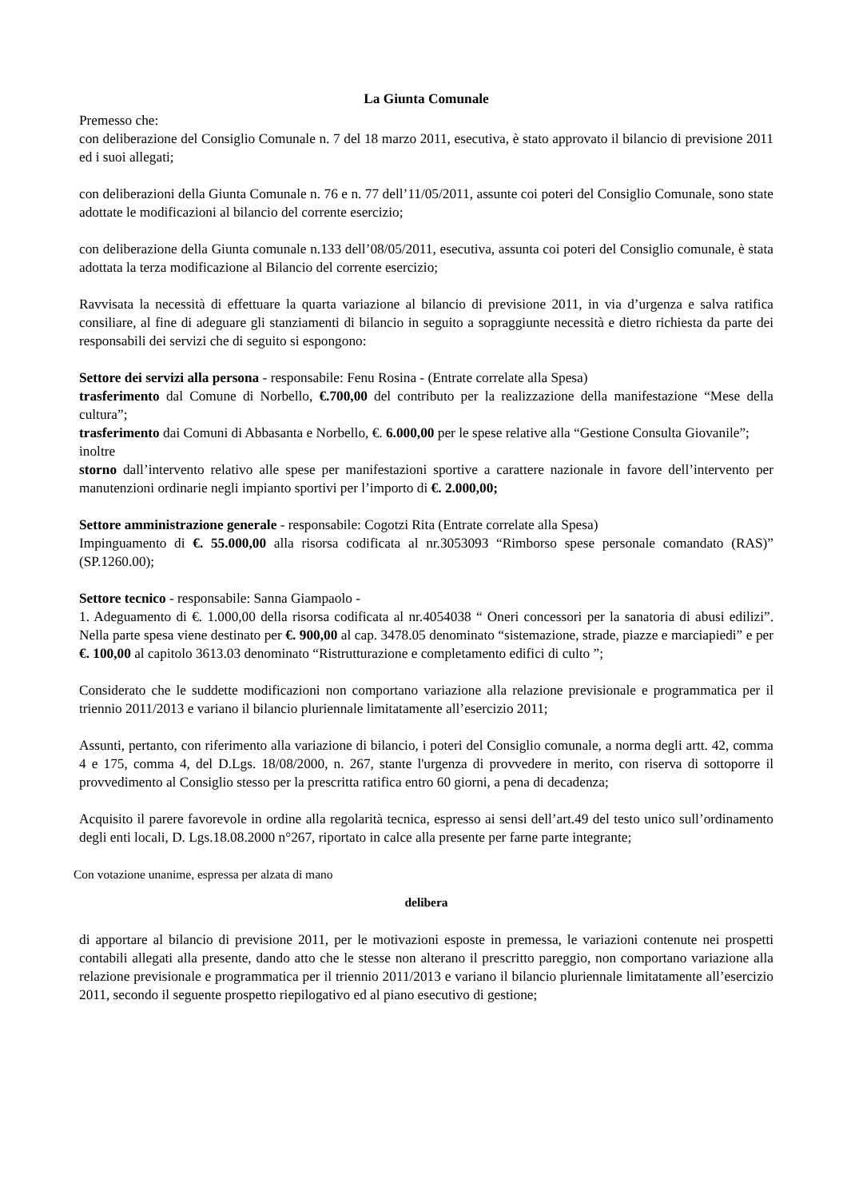La Giunta Comunale
Premesso che:
con deliberazione del Consiglio Comunale n. 7 del 18 marzo 2011, esecutiva, è stato approvato il bilancio di previsione 2011 ed i suoi allegati;
con deliberazioni della Giunta Comunale n. 76 e n. 77 dell’11/05/2011, assunte coi poteri del Consiglio Comunale, sono state adottate le modificazioni al bilancio del corrente esercizio;
con deliberazione della Giunta comunale n.133 dell’08/05/2011, esecutiva, assunta coi poteri del Consiglio comunale, è stata adottata la terza modificazione al Bilancio del corrente esercizio;
Ravvisata la necessità di effettuare la quarta variazione al bilancio di previsione 2011, in via d’urgenza e salva ratifica consiliare, al fine di adeguare gli stanziamenti di bilancio in seguito a sopraggiunte necessità e dietro richiesta da parte dei responsabili dei servizi che di seguito si espongono:
Settore dei servizi alla persona - responsabile: Fenu Rosina - (Entrate correlate alla Spesa)
trasferimento dal Comune di Norbello, €.700,00 del contributo per la realizzazione della manifestazione “Mese della cultura”;
trasferimento dai Comuni di Abbasanta e Norbello, €. 6.000,00 per le spese relative alla “Gestione Consulta Giovanile”;
inoltre
storno dall’intervento relativo alle spese per manifestazioni sportive a carattere nazionale in favore dell’intervento per manutenzioni ordinarie negli impianto sportivi per l’importo di €. 2.000,00;
Settore amministrazione generale - responsabile: Cogotzi Rita (Entrate correlate alla Spesa)
Impinguamento di €. 55.000,00 alla risorsa codificata al nr.3053093 “Rimborso spese personale comandato (RAS)” (SP.1260.00);
Settore tecnico - responsabile: Sanna Giampaolo -
1. Adeguamento di €. 1.000,00 della risorsa codificata al nr.4054038 “ Oneri concessori per la sanatoria di abusi edilizi”. Nella parte spesa viene destinato per €. 900,00 al cap. 3478.05 denominato “sistemazione, strade, piazze e marciapiedi” e per €. 100,00 al capitolo 3613.03 denominato “Ristrutturazione e completamento edifici di culto ”;
Considerato che le suddette modificazioni non comportano variazione alla relazione previsionale e programmatica per il triennio 2011/2013 e variano il bilancio pluriennale limitatamente all’esercizio 2011;
Assunti, pertanto, con riferimento alla variazione di bilancio, i poteri del Consiglio comunale, a norma degli artt. 42, comma 4 e 175, comma 4, del D.Lgs. 18/08/2000, n. 267, stante l'urgenza di provvedere in merito, con riserva di sottoporre il provvedimento al Consiglio stesso per la prescritta ratifica entro 60 giorni, a pena di decadenza;
Acquisito il parere favorevole in ordine alla regolarità tecnica, espresso ai sensi dell’art.49 del testo unico sull’ordinamento degli enti locali, D. Lgs.18.08.2000 n°267, riportato in calce alla presente per farne parte integrante;
Con votazione unanime, espressa per alzata di mano
delibera
di apportare al bilancio di previsione 2011, per le motivazioni esposte in premessa, le variazioni contenute nei prospetti contabili allegati alla presente, dando atto che le stesse non alterano il prescritto pareggio, non comportano variazione alla relazione previsionale e programmatica per il triennio 2011/2013 e variano il bilancio pluriennale limitatamente all’esercizio 2011, secondo il seguente prospetto riepilogativo ed al piano esecutivo di gestione;